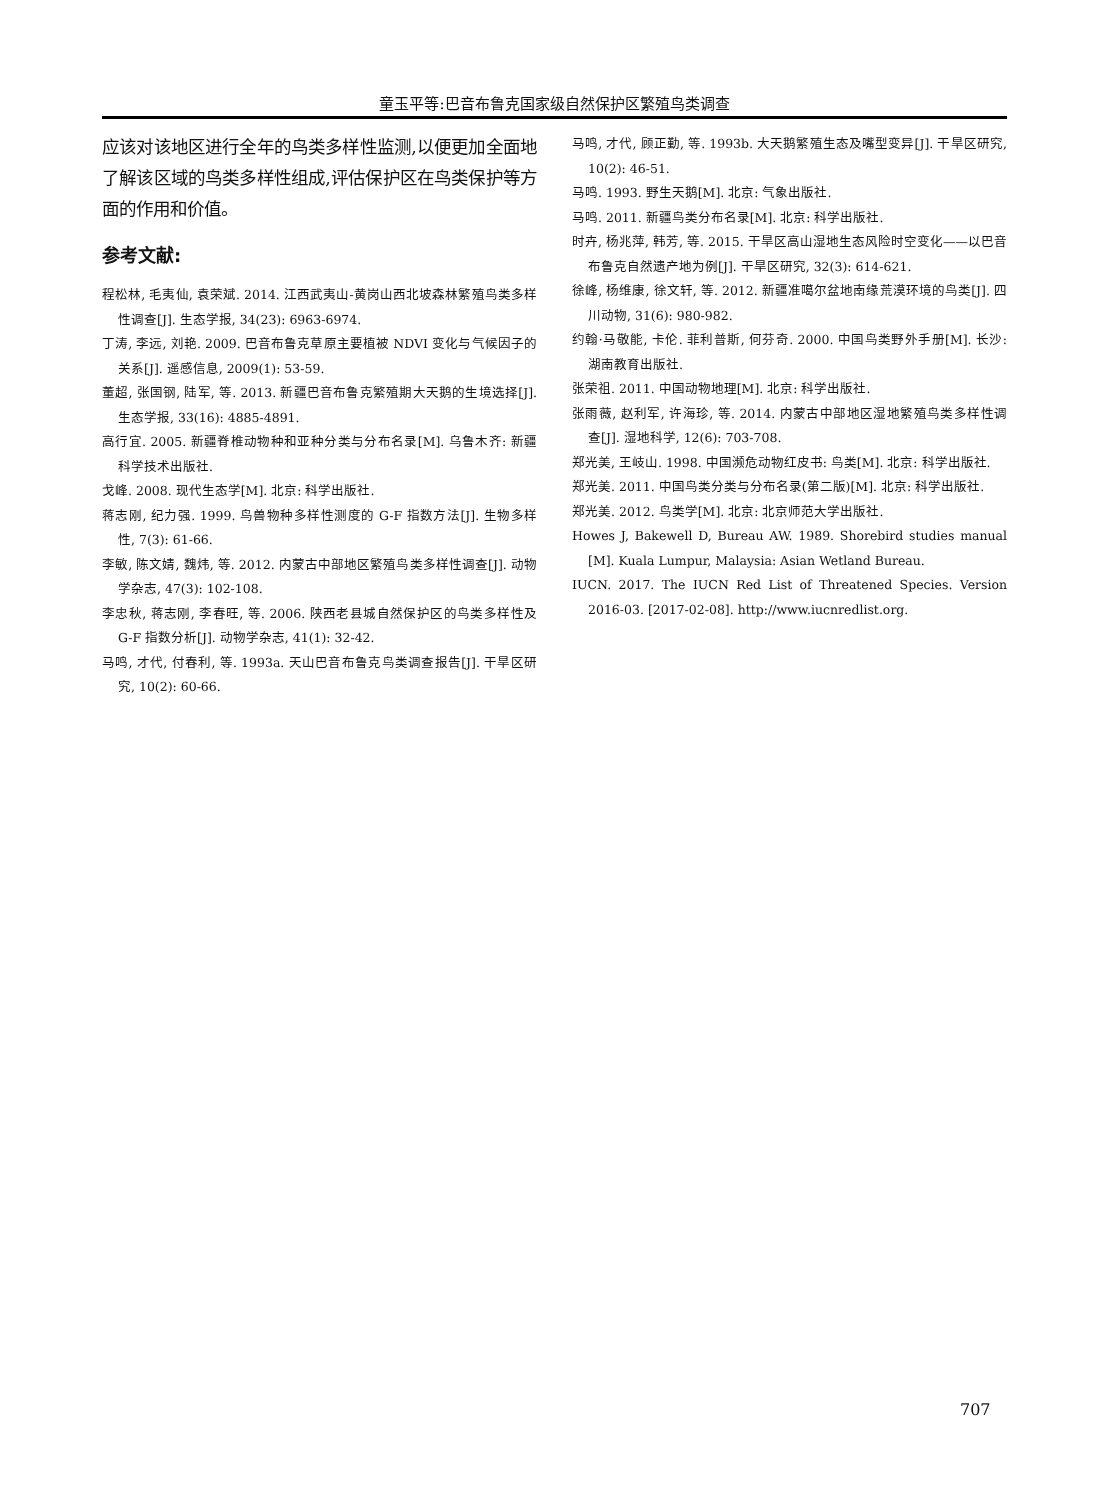童玉平等:巴音布鲁克国家级自然保护区繁殖鸟类调查
应该对该地区进行全年的鸟类多样性监测,以便更加全面地了解该区域的鸟类多样性组成,评估保护区在鸟类保护等方面的作用和价值。
参考文献:
程松林, 毛夷仙, 袁荣斌. 2014. 江西武夷山-黄岗山西北坡森林繁殖鸟类多样性调查[J]. 生态学报, 34(23): 6963-6974.
丁涛, 李远, 刘艳. 2009. 巴音布鲁克草原主要植被 NDVI 变化与气候因子的关系[J]. 遥感信息, 2009(1): 53-59.
董超, 张国钢, 陆军, 等. 2013. 新疆巴音布鲁克繁殖期大天鹅的生境选择[J]. 生态学报, 33(16): 4885-4891.
高行宜. 2005. 新疆脊椎动物种和亚种分类与分布名录[M]. 乌鲁木齐: 新疆科学技术出版社.
戈峰. 2008. 现代生态学[M]. 北京: 科学出版社.
蒋志刚, 纪力强. 1999. 鸟兽物种多样性测度的 G-F 指数方法[J]. 生物多样性, 7(3): 61-66.
李敏, 陈文婧, 魏炜, 等. 2012. 内蒙古中部地区繁殖鸟类多样性调查[J]. 动物学杂志, 47(3): 102-108.
李忠秋, 蒋志刚, 李春旺, 等. 2006. 陕西老县城自然保护区的鸟类多样性及 G-F 指数分析[J]. 动物学杂志, 41(1): 32-42.
马鸣, 才代, 付春利, 等. 1993a. 天山巴音布鲁克鸟类调查报告[J]. 干旱区研究, 10(2): 60-66.
马鸣, 才代, 顾正勤, 等. 1993b. 大天鹅繁殖生态及嘴型变异[J]. 干旱区研究, 10(2): 46-51.
马鸣. 1993. 野生天鹅[M]. 北京: 气象出版社.
马鸣. 2011. 新疆鸟类分布名录[M]. 北京: 科学出版社.
时卉, 杨兆萍, 韩芳, 等. 2015. 干旱区高山湿地生态风险时空变化——以巴音布鲁克自然遗产地为例[J]. 干旱区研究, 32(3): 614-621.
徐峰, 杨维康, 徐文轩, 等. 2012. 新疆准噶尔盆地南缘荒漠环境的鸟类[J]. 四川动物, 31(6): 980-982.
约翰·马敬能, 卡伦. 菲利普斯, 何芬奇. 2000. 中国鸟类野外手册[M]. 长沙: 湖南教育出版社.
张荣祖. 2011. 中国动物地理[M]. 北京: 科学出版社.
张雨薇, 赵利军, 许海珍, 等. 2014. 内蒙古中部地区湿地繁殖鸟类多样性调查[J]. 湿地科学, 12(6): 703-708.
郑光美, 王岐山. 1998. 中国濒危动物红皮书: 鸟类[M]. 北京: 科学出版社.
郑光美. 2011. 中国鸟类分类与分布名录(第二版)[M]. 北京: 科学出版社.
郑光美. 2012. 鸟类学[M]. 北京: 北京师范大学出版社.
Howes J, Bakewell D, Bureau AW. 1989. Shorebird studies manual [M]. Kuala Lumpur, Malaysia: Asian Wetland Bureau.
IUCN. 2017. The IUCN Red List of Threatened Species. Version 2016-03. [2017-02-08]. http://www.iucnredlist.org.
707